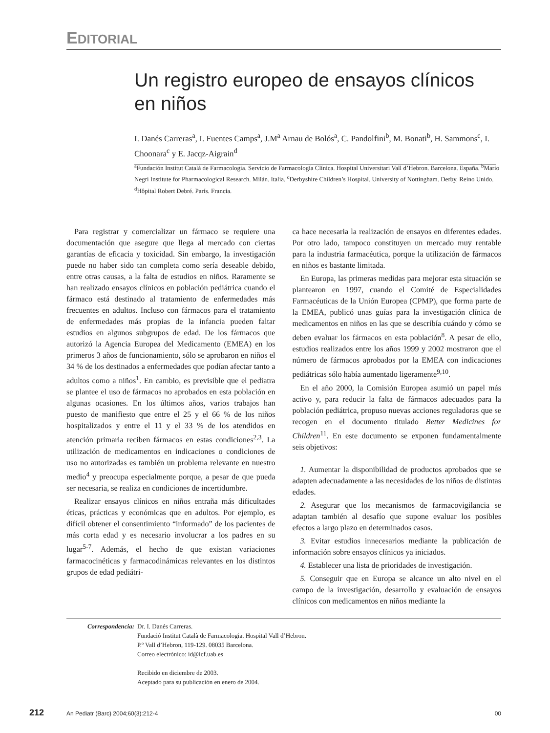EDITORIAL
Un registro europeo de ensayos clínicos en niños
I. Danés Carreras<sup>a</sup>, I. Fuentes Camps<sup>a</sup>, J.M<sup>a</sup> Arnau de Bolós<sup>a</sup>, C. Pandolfini<sup>b</sup>, M. Bonati<sup>b</sup>, H. Sammons<sup>c</sup>, I. Choonara<sup>c</sup> y E. Jacqz-Aigrain<sup>d</sup>
<sup>a</sup> Fundación Institut Català de Farmacologia. Servicio de Farmacología Clínica. Hospital Universitari Vall d’Hebron. Barcelona. España. <sup>b</sup>Mario Negri Institute for Pharmacological Research. Milán. Italia. <sup>c</sup>Derbyshire Children’s Hospital. University of Nottingham. Derby. Reino Unido. <sup>d</sup>Hôpital Robert Debré. París. Francia.
Para registrar y comercializar un fármaco se requiere una documentación que asegure que llega al mercado con ciertas garantías de eficacia y toxicidad. Sin embargo, la investigación puede no haber sido tan completa como sería deseable debido, entre otras causas, a la falta de estudios en niños. Raramente se han realizado ensayos clínicos en población pediátrica cuando el fármaco está destinado al tratamiento de enfermedades más frecuentes en adultos. Incluso con fármacos para el tratamiento de enfermedades más propias de la infancia pueden faltar estudios en algunos subgrupos de edad. De los fármacos que autorizó la Agencia Europea del Medicamento (EMEA) en los primeros 3 años de funcionamiento, sólo se aprobaron en niños el 34 % de los destinados a enfermedades que podían afectar tanto a adultos como a niños<sup>1</sup>. En cambio, es previsible que el pediatra se plantee el uso de fármacos no aprobados en esta población en algunas ocasiones. En los últimos años, varios trabajos han puesto de manifiesto que entre el 25 y el 66 % de los niños hospitalizados y entre el 11 y el 33 % de los atendidos en atención primaria reciben fármacos en estas condiciones<sup>2,3</sup>. La utilización de medicamentos en indicaciones o condiciones de uso no autorizadas es también un problema relevante en nuestro medio<sup>4</sup> y preocupa especialmente porque, a pesar de que pueda ser necesaria, se realiza en condiciones de incertidumbre.
Realizar ensayos clínicos en niños entraña más dificultades éticas, prácticas y económicas que en adultos. Por ejemplo, es difícil obtener el consentimiento “informado” de los pacientes de más corta edad y es necesario involucrar a los padres en su lugar<sup>5-7</sup>. Además, el hecho de que existan variaciones farmacocinéticas y farmacodinámicas relevantes en los distintos grupos de edad pediátri-
ca hace necesaria la realización de ensayos en diferentes edades. Por otro lado, tampoco constituyen un mercado muy rentable para la industria farmacéutica, porque la utilización de fármacos en niños es bastante limitada.
En Europa, las primeras medidas para mejorar esta situación se plantearon en 1997, cuando el Comité de Especialidades Farmacéuticas de la Unión Europea (CPMP), que forma parte de la EMEA, publicó unas guías para la investigación clínica de medicamentos en niños en las que se describía cuándo y cómo se deben evaluar los fármacos en esta población<sup>8</sup>. A pesar de ello, estudios realizados entre los años 1999 y 2002 mostraron que el número de fármacos aprobados por la EMEA con indicaciones pediátricas sólo había aumentado ligeramente<sup>9,10</sup>.
En el año 2000, la Comisión Europea asumió un papel más activo y, para reducir la falta de fármacos adecuados para la población pediátrica, propuso nuevas acciones reguladoras que se recogen en el documento titulado Better Medicines for Children<sup>11</sup>. En este documento se exponen fundamentalmente seis objetivos:
1. Aumentar la disponibilidad de productos aprobados que se adapten adecuadamente a las necesidades de los niños de distintas edades.
2. Asegurar que los mecanismos de farmacovigilancia se adaptan también al desafío que supone evaluar los posibles efectos a largo plazo en determinados casos.
3. Evitar estudios innecesarios mediante la publicación de información sobre ensayos clínicos ya iniciados.
4. Establecer una lista de prioridades de investigación.
5. Conseguir que en Europa se alcance un alto nivel en el campo de la investigación, desarrollo y evaluación de ensayos clínicos con medicamentos en niños mediante la
Correspondencia: Dr. I. Danés Carreras.
Fundació Institut Català de Farmacologia. Hospital Vall d’Hebron.
P.º Vall d’Hebron, 119-129. 08035 Barcelona.
Correo electrónico: id@icf.uab.es
Recibido en diciembre de 2003.
Aceptado para su publicación en enero de 2004.
212 An Pediatr (Barc) 2004;60(3):212-4 00